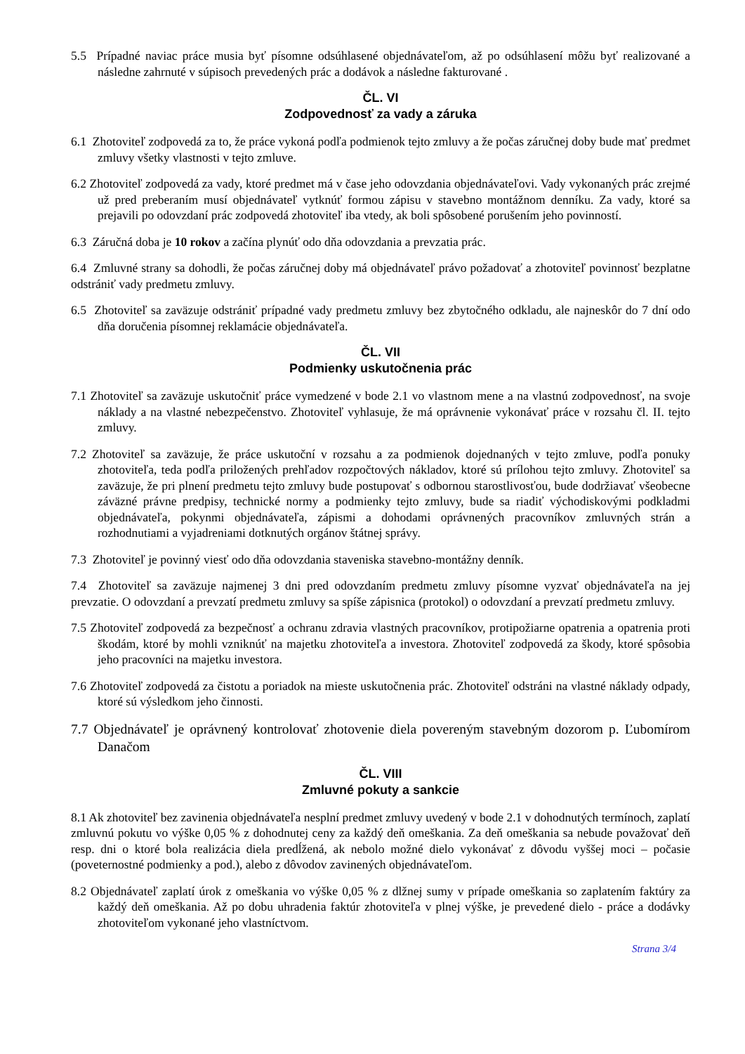5.5 Prípadné naviac práce musia byť písomne odsúhlasené objednávateľom, až po odsúhlasení môžu byť realizované a následne zahrnuté v súpisoch prevedených prác a dodávok a následne fakturované .
ČL. VI
Zodpovednosť za vady a záruka
6.1 Zhotoviteľ zodpovedá za to, že práce vykoná podľa podmienok tejto zmluvy a že počas záručnej doby bude mať predmet zmluvy všetky vlastnosti v tejto zmluve.
6.2 Zhotoviteľ zodpovedá za vady, ktoré predmet má v čase jeho odovzdania objednávateľovi. Vady vykonaných prác zrejmé už pred preberaním musí objednávateľ vytknúť formou zápisu v stavebno montážnom denníku. Za vady, ktoré sa prejavili po odovzdaní prác zodpovedá zhotoviteľ iba vtedy, ak boli spôsobené porušením jeho povinností.
6.3 Záručná doba je 10 rokov a začína plynúť odo dňa odovzdania a prevzatia prác.
6.4 Zmluvné strany sa dohodli, že počas záručnej doby má objednávateľ právo požadovať a zhotoviteľ povinnosť bezplatne odstrániť vady predmetu zmluvy.
6.5 Zhotoviteľ sa zaväzuje odstrániť prípadné vady predmetu zmluvy bez zbytočného odkladu, ale najneskôr do 7 dní odo dňa doručenia písomnej reklamácie objednávateľa.
ČL. VII
Podmienky uskutočnenia prác
7.1 Zhotoviteľ sa zaväzuje uskutočniť práce vymedzené v bode 2.1 vo vlastnom mene a na vlastnú zodpovednosť, na svoje náklady a na vlastné nebezpečenstvo. Zhotoviteľ vyhlasuje, že má oprávnenie vykonávať práce v rozsahu čl. II. tejto zmluvy.
7.2 Zhotoviteľ sa zaväzuje, že práce uskutoční v rozsahu a za podmienok dojednaných v tejto zmluve, podľa ponuky zhotoviteľa, teda podľa priložených prehľadov rozpočtových nákladov, ktoré sú prílohou tejto zmluvy. Zhotoviteľ sa zaväzuje, že pri plnení predmetu tejto zmluvy bude postupovať s odbornou starostlivosťou, bude dodržiavať všeobecne záväzné právne predpisy, technické normy a podmienky tejto zmluvy, bude sa riadiť východiskovými podkladmi objednávateľa, pokynmi objednávateľa, zápismi a dohodami oprávnených pracovníkov zmluvných strán a rozhodnutiami a vyjadreniami dotknutých orgánov štátnej správy.
7.3 Zhotoviteľ je povinný viesť odo dňa odovzdania staveniska stavebno-montážny denník.
7.4 Zhotoviteľ sa zaväzuje najmenej 3 dni pred odovzdaním predmetu zmluvy písomne vyzvať objednávateľa na jej prevzatie. O odovzdaní a prevzatí predmetu zmluvy sa spíše zápisnica (protokol) o odovzdaní a prevzatí predmetu zmluvy.
7.5 Zhotoviteľ zodpovedá za bezpečnosť a ochranu zdravia vlastných pracovníkov, protipožiarne opatrenia a opatrenia proti škodám, ktoré by mohli vzniknúť na majetku zhotoviteľa a investora. Zhotoviteľ zodpovedá za škody, ktoré spôsobia jeho pracovníci na majetku investora.
7.6 Zhotoviteľ zodpovedá za čistotu a poriadok na mieste uskutočnenia prác. Zhotoviteľ odstráni na vlastné náklady odpady, ktoré sú výsledkom jeho činnosti.
7.7 Objednávateľ je oprávnený kontrolovať zhotovenie diela povereným stavebným dozorom p. Ľubomírom Danačom
ČL. VIII
Zmluvné pokuty a sankcie
8.1 Ak zhotoviteľ bez zavinenia objednávateľa nesplní predmet zmluvy uvedený v bode 2.1 v dohodnutých termínoch, zaplatí zmluvnú pokutu vo výške 0,05 % z dohodnutej ceny za každý deň omeškania. Za deň omeškania sa nebude považovať deň resp. dni o ktoré bola realizácia diela predĺžená, ak nebolo možné dielo vykonávať z dôvodu vyššej moci – počasie (poveternostné podmienky a pod.), alebo z dôvodov zavinených objednávateľom.
8.2 Objednávateľ zaplatí úrok z omeškania vo výške 0,05 % z dlžnej sumy v prípade omeškania so zaplatením faktúry za každý deň omeškania. Až po dobu uhradenia faktúr zhotoviteľa v plnej výške, je prevedené dielo - práce a dodávky zhotoviteľom vykonané jeho vlastníctvom.
Strana 3/4